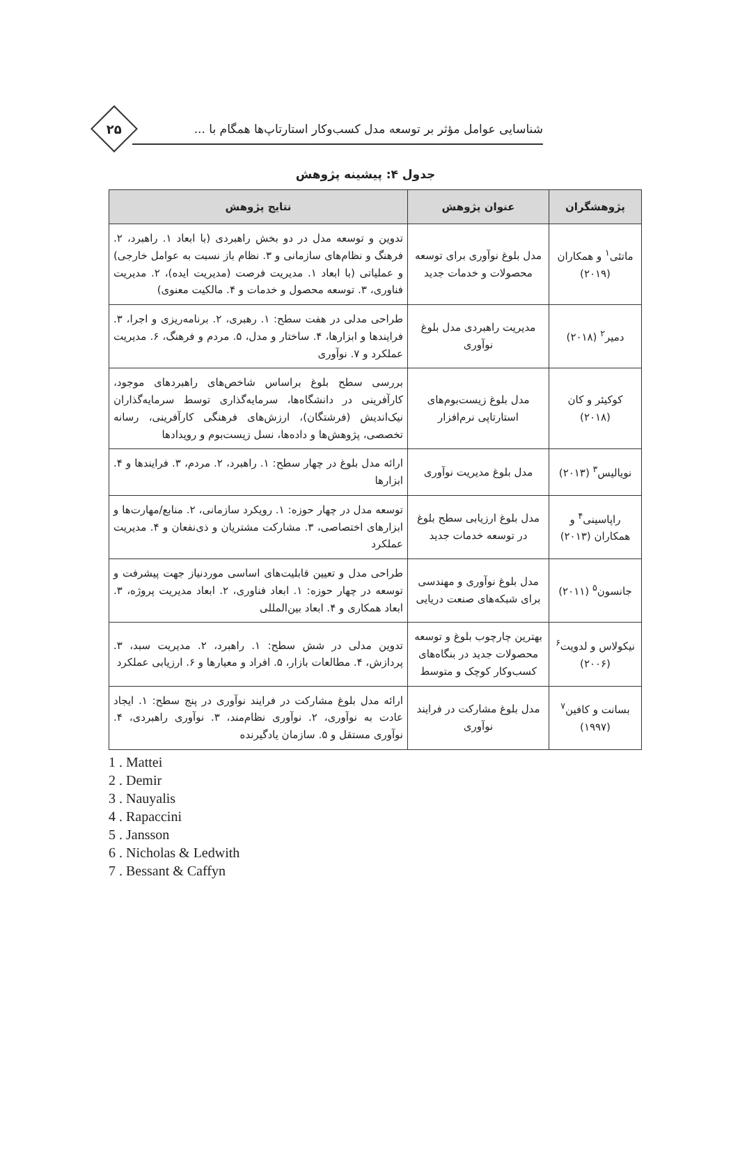شناسایی عوامل مؤثر بر توسعه مدل کسب‌وکار استارتاپ‌ها همگام با ...
۲۵
جدول ۴: پیشینه پژوهش
| پژوهشگران | عنوان پژوهش | نتایج پژوهش |
| --- | --- | --- |
| ماتئی<sup>۱</sup> و همکاران (۲۰۱۹) | مدل بلوغ نوآوری برای توسعه محصولات و خدمات جدید | تدوین و توسعه مدل در دو بخش راهبردی (با ابعاد ۱. راهبرد، ۲. فرهنگ و نظام‌های سازمانی و ۳. نظام باز نسبت به عوامل خارجی) و عملیاتی (با ابعاد ۱. مدیریت فرصت (مدیریت ایده)، ۲. مدیریت فناوری، ۳. توسعه محصول و خدمات و ۴. مالکیت معنوی) |
| دمیر<sup>۲</sup> (۲۰۱۸) | مدیریت راهبردی مدل بلوغ نوآوری | طراحی مدلی در هفت سطح: ۱. رهبری، ۲. برنامه‌ریزی و اجرا، ۳. فرایندها و ابزارها، ۴. ساختار و مدل، ۵. مردم و فرهنگ، ۶. مدیریت عملکرد و ۷. نوآوری |
| کوکیئر و کان (۲۰۱۸) | مدل بلوغ زیست‌بوم‌های استارتاپی نرم‌افزار | بررسی سطح بلوغ براساس شاخص‌های راهبردهای موجود، کارآفرینی در دانشگاه‌ها، سرمایه‌گذاری توسط سرمایه‌گذاران نیک‌اندیش (فرشتگان)، ارزش‌های فرهنگی کارآفرینی، رسانه تخصصی، پژوهش‌ها و داده‌ها، نسل زیست‌بوم و رویدادها |
| نویالیس<sup>۳</sup> (۲۰۱۳) | مدل بلوغ مدیریت نوآوری | ارائه مدل بلوغ در چهار سطح: ۱. راهبرد، ۲. مردم، ۳. فرایندها و ۴. ابزارها |
| راپاسینی<sup>۴</sup> و همکاران (۲۰۱۳) | مدل بلوغ ارزیابی سطح بلوغ در توسعه خدمات جدید | توسعه مدل در چهار حوزه: ۱. رویکرد سازمانی، ۲. منابع/مهارت‌ها و ابزارهای اختصاصی، ۳. مشارکت مشتریان و ذی‌نفعان و ۴. مدیریت عملکرد |
| جانسون<sup>۵</sup> (۲۰۱۱) | مدل بلوغ نوآوری و مهندسی برای شبکه‌های صنعت دریایی | طراحی مدل و تعیین قابلیت‌های اساسی موردنیاز جهت پیشرفت و توسعه در چهار حوزه: ۱. ابعاد فناوری، ۲. ابعاد مدیریت پروژه، ۳. ابعاد همکاری و ۴. ابعاد بین‌المللی |
| نیکولاس و لدویت<sup>۶</sup> (۲۰۰۶) | بهترین چارچوب بلوغ و توسعه محصولات جدید در بنگاه‌های کسب‌وکار کوچک و متوسط | تدوین مدلی در شش سطح: ۱. راهبرد، ۲. مدیریت سبد، ۳. پردازش، ۴. مطالعات بازار، ۵. افراد و معیارها و ۶. ارزیابی عملکرد |
| بسانت و کافین<sup>۷</sup> (۱۹۹۷) | مدل بلوغ مشارکت در فرایند نوآوری | ارائه مدل بلوغ مشارکت در فرایند نوآوری در پنج سطح: ۱. ایجاد عادت به نوآوری، ۲. نوآوری نظام‌مند، ۳. نوآوری راهبردی، ۴. نوآوری مستقل و ۵. سازمان یادگیرنده |
1 . Mattei
2 . Demir
3 . Nauyalis
4 . Rapaccini
5 . Jansson
6 . Nicholas & Ledwith
7 . Bessant & Caffyn